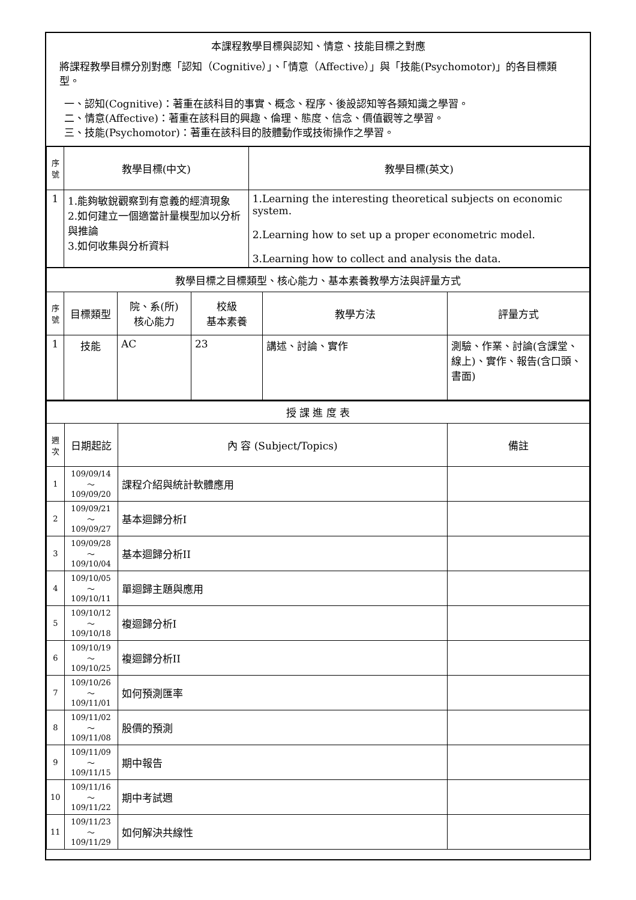本課程教學目標與認知、情意、技能目標之對應
將課程教學目標分別對應「認知（Cognitive）」、「情意（Affective）」與「技能(Psychomotor)」的各目標類型。
一、認知(Cognitive)：著重在該科目的事實、概念、程序、後設認知等各類知識之學習。
二、情意(Affective)：著重在該科目的興趣、倫理、態度、信念、價值觀等之學習。
三、技能(Psychomotor)：著重在該科目的肢體動作或技術操作之學習。
| 序號 | 教學目標(中文) | 教學目標(英文) |
| --- | --- | --- |
| 1 | 1.能夠敏銳觀察到有意義的經濟現象 2.如何建立一個適當計量模型加以分析與推論 3.如何收集與分析資料 | 1.Learning the interesting theoretical subjects on economic system. 2.Learning how to set up a proper econometric model. 3.Learning how to collect and analysis the data. |
| 教學目標之目標類型、核心能力、基本素養教學方法與評量方式 | | | | | |
| 序號 | 目標類型 | 院、系(所) 核心能力 | 校級 基本素養 | 教學方法 | 評量方式 |
| 1 | 技能 | AC | 23 | 講述、討論、實作 | 測驗、作業、討論(含課堂、線上)、實作、報告(含口頭、書面) |
| 授 課 進 度 表 | | | |
| 週次 | 日期起訖 | 內 容 (Subject/Topics) | 備註 |
| 1 | 109/09/14～109/09/20 | 課程介紹與統計軟體應用 | |
| 2 | 109/09/21～109/09/27 | 基本迴歸分析I | |
| 3 | 109/09/28～109/10/04 | 基本迴歸分析II | |
| 4 | 109/10/05～109/10/11 | 單迴歸主題與應用 | |
| 5 | 109/10/12～109/10/18 | 複迴歸分析I | |
| 6 | 109/10/19～109/10/25 | 複迴歸分析II | |
| 7 | 109/10/26～109/11/01 | 如何預測匯率 | |
| 8 | 109/11/02～109/11/08 | 股價的預測 | |
| 9 | 109/11/09～109/11/15 | 期中報告 | |
| 10 | 109/11/16～109/11/22 | 期中考試週 | |
| 11 | 109/11/23～109/11/29 | 如何解決共線性 | |